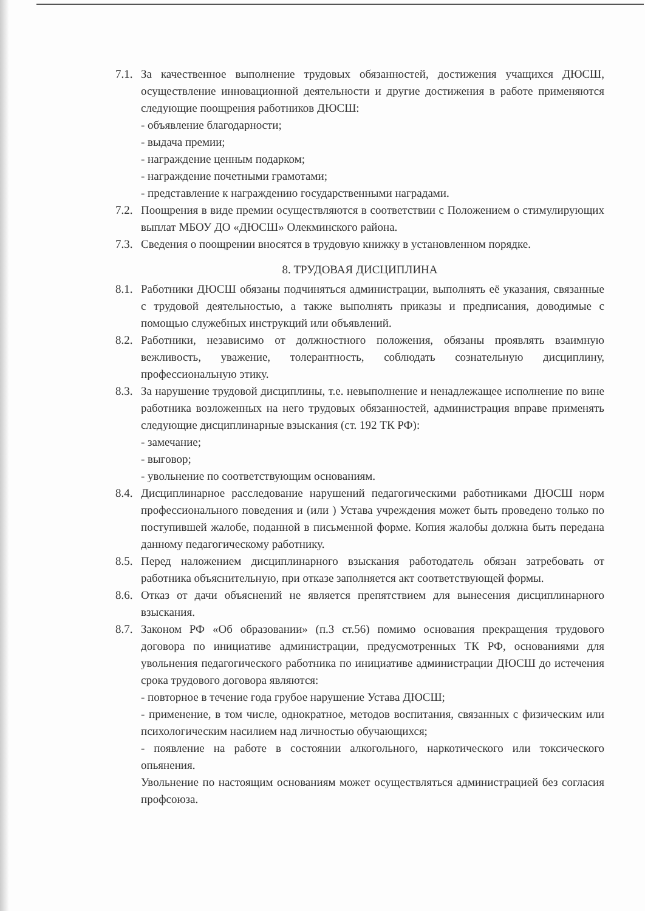7.1.
За качественное выполнение трудовых обязанностей, достижения учащихся ДЮСШ, осуществление инновационной деятельности и другие достижения в работе применяются следующие поощрения работников ДЮСШ:
- объявление благодарности;
- выдача премии;
- награждение ценным подарком;
- награждение почетными грамотами;
- представление к награждению государственными наградами.
7.2.
Поощрения в виде премии осуществляются в соответствии с Положением о стимулирующих выплат МБОУ ДО «ДЮСШ» Олекминского района.
7.3.
Сведения о поощрении вносятся в трудовую книжку в установленном порядке.
8. ТРУДОВАЯ ДИСЦИПЛИНА
8.1.
Работники ДЮСШ обязаны подчиняться администрации, выполнять её указания, связанные с трудовой деятельностью, а также выполнять приказы и предписания, доводимые с помощью служебных инструкций или объявлений.
8.2.
Работники, независимо от должностного положения, обязаны проявлять взаимную вежливость, уважение, толерантность, соблюдать сознательную дисциплину, профессиональную этику.
8.3.
За нарушение трудовой дисциплины, т.е. невыполнение и ненадлежащее исполнение по вине работника возложенных на него трудовых обязанностей, администрация вправе применять следующие дисциплинарные взыскания (ст. 192 ТК РФ):
- замечание;
- выговор;
- увольнение по соответствующим основаниям.
8.4.
Дисциплинарное расследование нарушений педагогическими работниками ДЮСШ норм профессионального поведения и (или ) Устава учреждения может быть проведено только по поступившей жалобе, поданной в письменной форме. Копия жалобы должна быть передана данному педагогическому работнику.
8.5.
Перед наложением дисциплинарного взыскания работодатель обязан затребовать от работника объяснительную, при отказе заполняется акт соответствующей формы.
8.6.
Отказ от дачи объяснений не является препятствием для вынесения дисциплинарного взыскания.
8.7.
Законом РФ «Об образовании» (п.3 ст.56) помимо основания прекращения трудового договора по инициативе администрации, предусмотренных ТК РФ, основаниями для увольнения педагогического работника по инициативе администрации ДЮСШ до истечения срока трудового договора являются:
- повторное в течение года грубое нарушение Устава ДЮСШ;
- применение, в том числе, однократное, методов воспитания, связанных с физическим или психологическим насилием над личностью обучающихся;
- появление на работе в состоянии алкогольного, наркотического или токсического опьянения.
Увольнение по настоящим основаниям может осуществляться администрацией без согласия профсоюза.